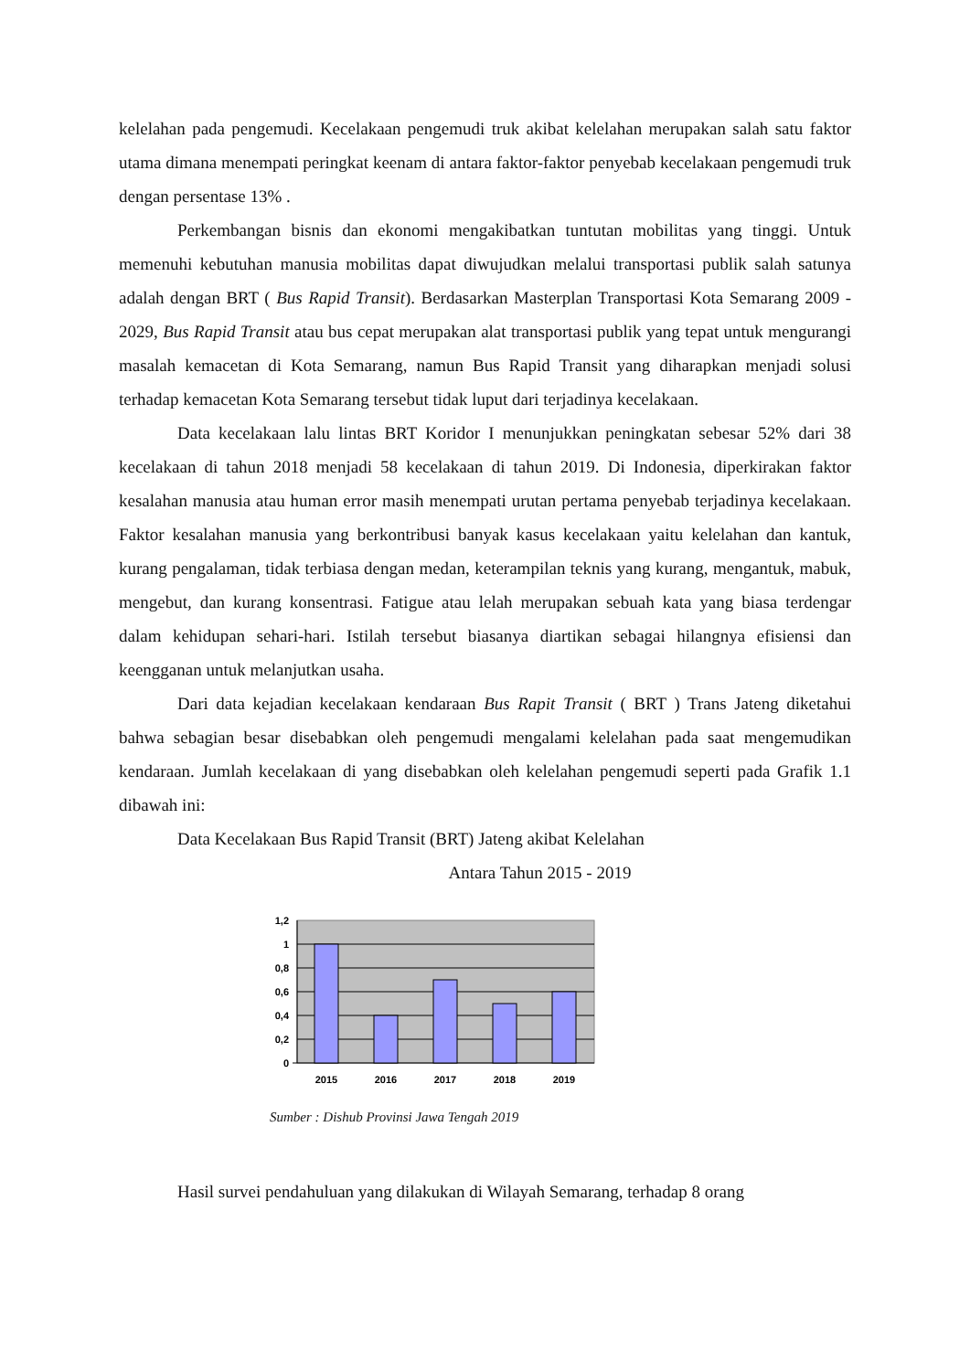kelelahan pada pengemudi. Kecelakaan pengemudi truk akibat kelelahan merupakan salah satu faktor utama dimana menempati peringkat keenam di antara faktor-faktor penyebab kecelakaan pengemudi truk dengan persentase 13% .
Perkembangan bisnis dan ekonomi mengakibatkan tuntutan mobilitas yang tinggi. Untuk memenuhi kebutuhan manusia mobilitas dapat diwujudkan melalui transportasi publik salah satunya adalah dengan BRT ( Bus Rapid Transit). Berdasarkan Masterplan Transportasi Kota Semarang 2009 - 2029, Bus Rapid Transit atau bus cepat merupakan alat transportasi publik yang tepat untuk mengurangi masalah kemacetan di Kota Semarang, namun Bus Rapid Transit yang diharapkan menjadi solusi terhadap kemacetan Kota Semarang tersebut tidak luput dari terjadinya kecelakaan.
Data kecelakaan lalu lintas BRT Koridor I menunjukkan peningkatan sebesar 52% dari 38 kecelakaan di tahun 2018 menjadi 58 kecelakaan di tahun 2019. Di Indonesia, diperkirakan faktor kesalahan manusia atau human error masih menempati urutan pertama penyebab terjadinya kecelakaan. Faktor kesalahan manusia yang berkontribusi banyak kasus kecelakaan yaitu kelelahan dan kantuk, kurang pengalaman, tidak terbiasa dengan medan, keterampilan teknis yang kurang, mengantuk, mabuk, mengebut, dan kurang konsentrasi. Fatigue atau lelah merupakan sebuah kata yang biasa terdengar dalam kehidupan sehari-hari. Istilah tersebut biasanya diartikan sebagai hilangnya efisiensi dan keengganan untuk melanjutkan usaha.
Dari data kejadian kecelakaan kendaraan Bus Rapit Transit ( BRT ) Trans Jateng diketahui bahwa sebagian besar disebabkan oleh pengemudi mengalami kelelahan pada saat mengemudikan kendaraan. Jumlah kecelakaan di yang disebabkan oleh kelelahan pengemudi seperti pada Grafik 1.1 dibawah ini:
Data Kecelakaan Bus Rapid Transit (BRT) Jateng akibat Kelelahan
Antara Tahun 2015 - 2019
1,2
1
0,8
0,6
0,4
0,2
0
2015
2016
2017
2018
2019
Sumber : Dishub Provinsi Jawa Tengah 2019
Hasil survei pendahuluan yang dilakukan di Wilayah Semarang, terhadap 8 orang